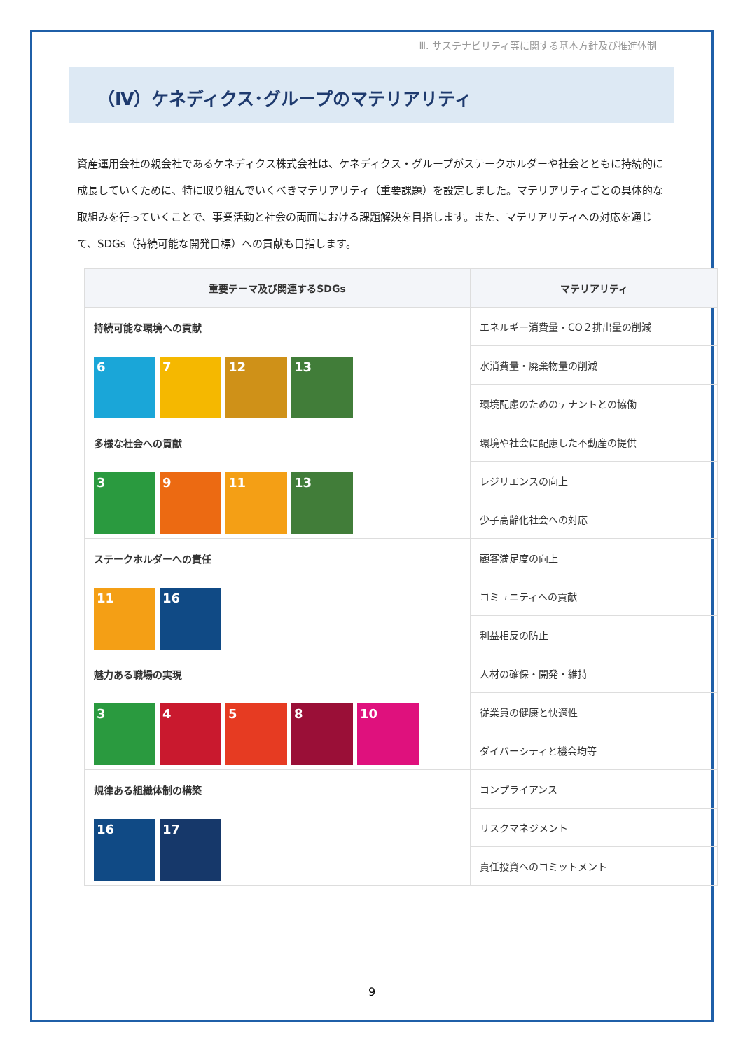Ⅲ. サステナビリティ等に関する基本方針及び推進体制
（Ⅳ）ケネディクス･グループのマテリアリティ
資産運用会社の親会社であるケネディクス株式会社は、ケネディクス・グループがステークホルダーや社会とともに持続的に成長していくために、特に取り組んでいくべきマテリアリティ（重要課題）を設定しました。マテリアリティごとの具体的な取組みを行っていくことで、事業活動と社会の両面における課題解決を目指します。また、マテリアリティへの対応を通じて、SDGs（持続可能な開発目標）への貢献も目指します。
| 重要テーマ及び関連するSDGs | マテリアリティ |
| --- | --- |
| 持続可能な環境への貢献 6 7 12 13 | エネルギー消費量・CO２排出量の削減 |
| | 水消費量・廃棄物量の削減 |
| | 環境配慮のためのテナントとの協働 |
| 多様な社会への貢献 3 9 11 13 | 環境や社会に配慮した不動産の提供 |
| | レジリエンスの向上 |
| | 少子高齢化社会への対応 |
| ステークホルダーへの責任 11 16 | 顧客満足度の向上 |
| | コミュニティへの貢献 |
| | 利益相反の防止 |
| 魅力ある職場の実現 3 4 5 8 10 | 人材の確保・開発・維持 |
| | 従業員の健康と快適性 |
| | ダイバーシティと機会均等 |
| 規律ある組織体制の構築 16 17 | コンプライアンス |
| | リスクマネジメント |
| | 責任投資へのコミットメント |
9